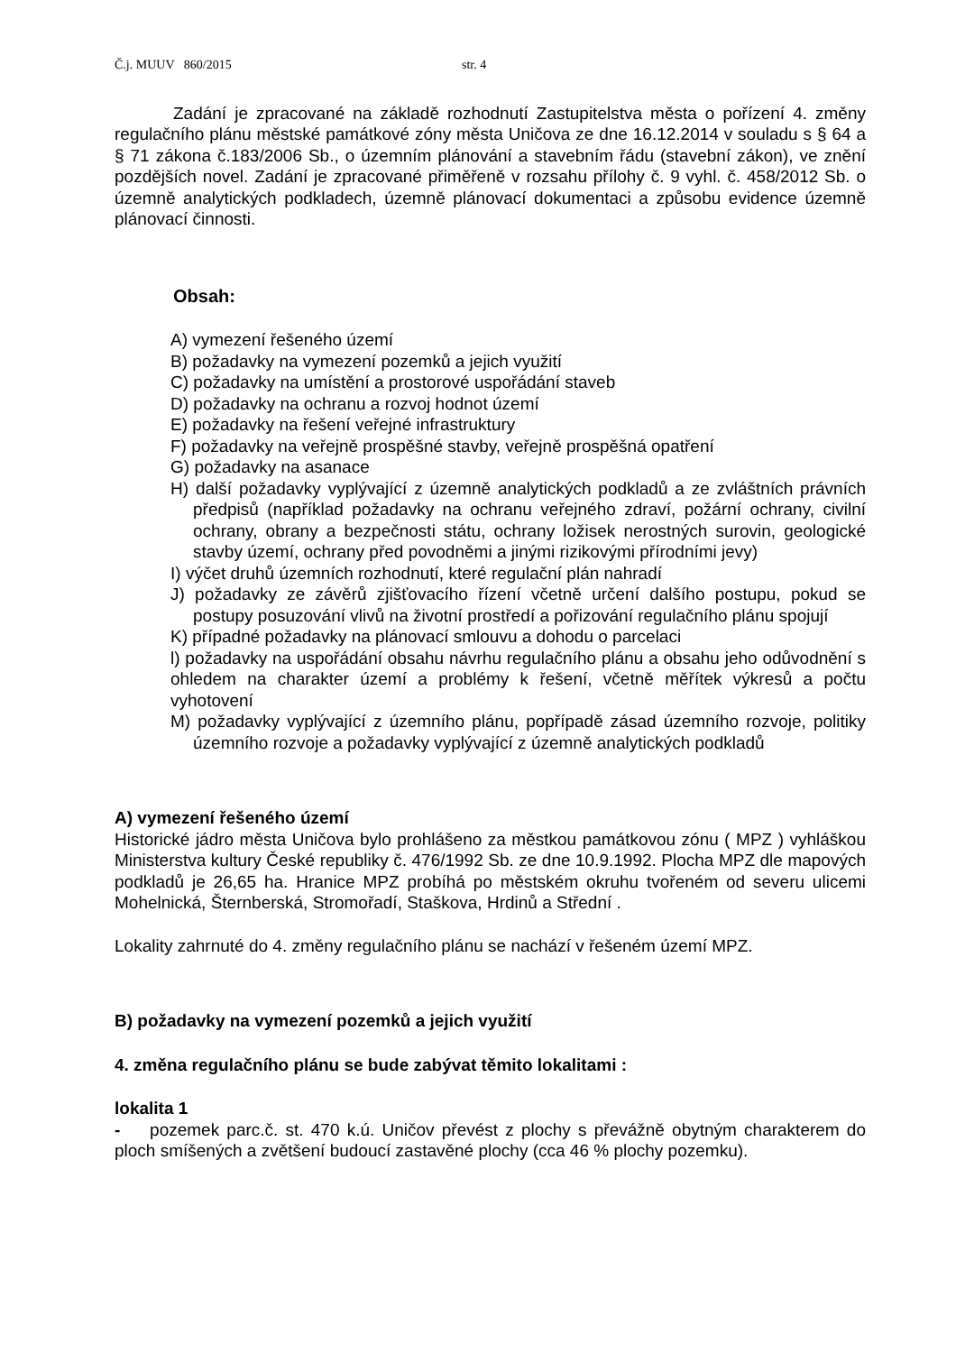Č.j. MUUV 860/2015 str. 4
Zadání je zpracované na základě rozhodnutí Zastupitelstva města o pořízení 4. změny regulačního plánu městské památkové zóny města Uničova ze dne 16.12.2014 v souladu s § 64 a § 71 zákona č.183/2006 Sb., o územním plánování a stavebním řádu (stavební zákon), ve znění pozdějších novel. Zadání je zpracované přiměřeně v rozsahu přílohy č. 9 vyhl. č. 458/2012 Sb. o územně analytických podkladech, územně plánovací dokumentaci a způsobu evidence územně plánovací činnosti.
Obsah:
A) vymezení řešeného území
B) požadavky na vymezení pozemků a jejich využití
C) požadavky na umístění a prostorové uspořádání staveb
D) požadavky na ochranu a rozvoj hodnot území
E) požadavky na řešení veřejné infrastruktury
F) požadavky na veřejně prospěšné stavby, veřejně prospěšná opatření
G) požadavky na asanace
H) další požadavky vyplývající z územně analytických podkladů a ze zvláštních právních předpisů (například požadavky na ochranu veřejného zdraví, požární ochrany, civilní ochrany, obrany a bezpečnosti státu, ochrany ložisek nerostných surovin, geologické stavby území, ochrany před povodněmi a jinými rizikovými přírodními jevy)
I) výčet druhů územních rozhodnutí, které regulační plán nahradí
J) požadavky ze závěrů zjišťovacího řízení včetně určení dalšího postupu, pokud se postupy posuzování vlivů na životní prostředí a pořizování regulačního plánu spojují
K) případné požadavky na plánovací smlouvu a dohodu o parcelaci
l) požadavky na uspořádání obsahu návrhu regulačního plánu a obsahu jeho odůvodnění s ohledem na charakter území a problémy k řešení, včetně měřítek výkresů a počtu vyhotovení
M) požadavky vyplývající z územního plánu, popřípadě zásad územního rozvoje, politiky územního rozvoje a požadavky vyplývající z územně analytických podkladů
A) vymezení řešeného území
Historické jádro města Uničova bylo prohlášeno za městkou památkovou zónu ( MPZ ) vyhláškou Ministerstva kultury České republiky č. 476/1992 Sb. ze dne 10.9.1992. Plocha MPZ dle mapových podkladů je 26,65 ha. Hranice MPZ probíhá po městském okruhu tvořeném od severu ulicemi Mohelnická, Šternberská, Stromořadí, Staškova, Hrdinů a Střední .
Lokality zahrnuté do 4. změny regulačního plánu se nachází v řešeném území MPZ.
B) požadavky na vymezení pozemků a jejich využití
4. změna regulačního plánu se bude zabývat těmito lokalitami :
lokalita 1
- pozemek parc.č. st. 470 k.ú. Uničov převést z plochy s převážně obytným charakterem do ploch smíšených a zvětšení budoucí zastavěné plochy (cca 46 % plochy pozemku).